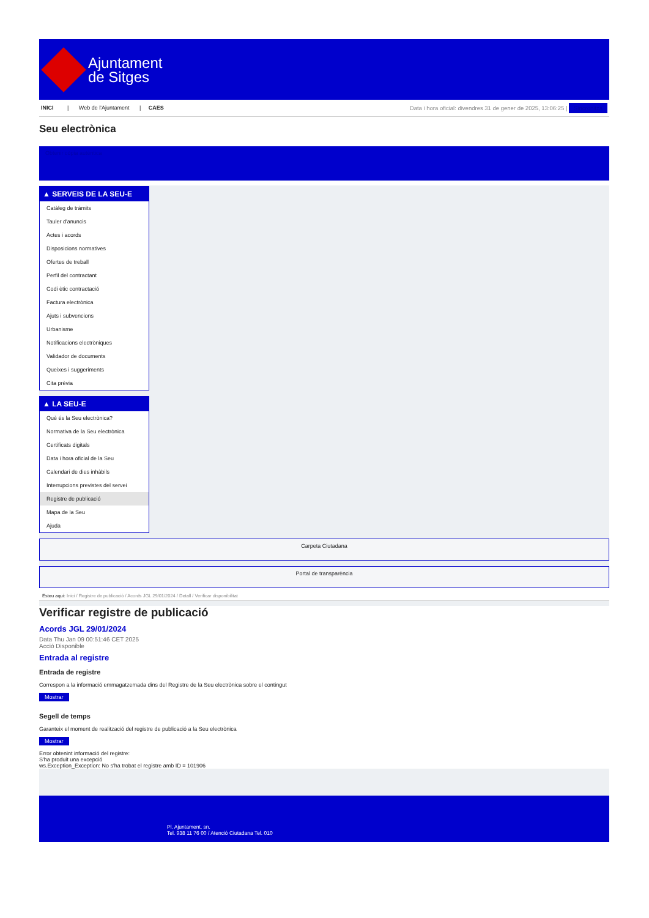Ajuntament
de Sitges
INICI | Web de l'Ajuntament | CAES Data i hora oficial: divendres 31 de gener de 2025, 13:06:25 | Sincronitza
Seu electrònica
Obtenir còpia autèntica
▲ SERVEIS DE LA SEU-E
Catàleg de tràmits
Tauler d'anuncis
Actes i acords
Disposicions normatives
Ofertes de treball
Perfil del contractant
Codi ètic contractació
Factura electrònica
Ajuts i subvencions
Urbanisme
Notificacions electròniques
Validador de documents
Queixes i suggeriments
Cita prèvia
▲ LA SEU-E
Què és la Seu electrònica?
Normativa de la Seu electrònica
Certificats digitals
Data i hora oficial de la Seu
Calendari de dies inhàbils
Interrupcions previstes del servei
Registre de publicació
Mapa de la Seu
Ajuda
Carpeta Ciutadana
Portal de transparència
Esteu aquí: Inici / Registre de publicació / Acords JGL 29/01/2024 / Detall / Verificar disponibilitat
Verificar registre de publicació
Acords JGL 29/01/2024
Data Thu Jan 09 00:51:46 CET 2025
Acció Disponible
Entrada al registre
Entrada de registre
Correspon a la informació emmagatzemada dins del Registre de la Seu electrònica sobre el contingut
Mostrar
Segell de temps
Garanteix el moment de realització del registre de publicació a la Seu electrònica
Mostrar
Error obtenint informació del registre:
S'ha produit una excepció
ws.Exception_Exception: No s'ha trobat el registre amb ID = 101906
Pl. Ajuntament, sn.
Tel. 938 11 76 00 / Atenció Ciutadana Tel. 010